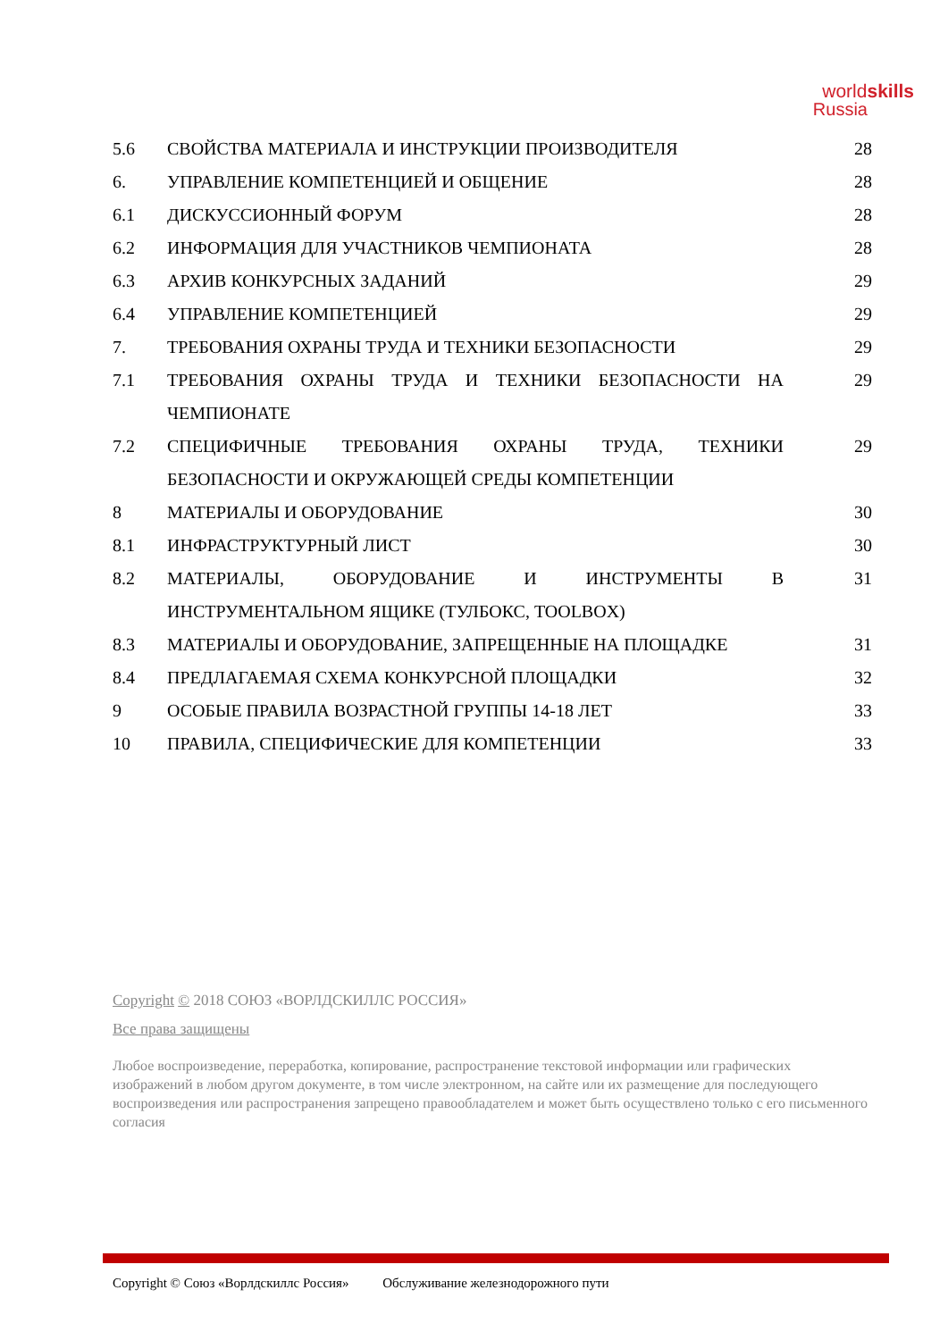worldskills
Russia
5.6 СВОЙСТВА МАТЕРИАЛА И ИНСТРУКЦИИ ПРОИЗВОДИТЕЛЯ 28
6. УПРАВЛЕНИЕ КОМПЕТЕНЦИЕЙ И ОБЩЕНИЕ 28
6.1 ДИСКУССИОННЫЙ ФОРУМ 28
6.2 ИНФОРМАЦИЯ ДЛЯ УЧАСТНИКОВ ЧЕМПИОНАТА 28
6.3 АРХИВ КОНКУРСНЫХ ЗАДАНИЙ 29
6.4 УПРАВЛЕНИЕ КОМПЕТЕНЦИЕЙ 29
7. ТРЕБОВАНИЯ ОХРАНЫ ТРУДА И ТЕХНИКИ БЕЗОПАСНОСТИ 29
7.1 ТРЕБОВАНИЯ ОХРАНЫ ТРУДА И ТЕХНИКИ БЕЗОПАСНОСТИ НА ЧЕМПИОНАТЕ 29
7.2 СПЕЦИФИЧНЫЕ ТРЕБОВАНИЯ ОХРАНЫ ТРУДА, ТЕХНИКИ БЕЗОПАСНОСТИ И ОКРУЖАЮЩЕЙ СРЕДЫ КОМПЕТЕНЦИИ 29
8 МАТЕРИАЛЫ И ОБОРУДОВАНИЕ 30
8.1 ИНФРАСТРУКТУРНЫЙ ЛИСТ 30
8.2 МАТЕРИАЛЫ, ОБОРУДОВАНИЕ И ИНСТРУМЕНТЫ В ИНСТРУМЕНТАЛЬНОМ ЯЩИКЕ (ТУЛБОКС, TOOLBOX) 31
8.3 МАТЕРИАЛЫ И ОБОРУДОВАНИЕ, ЗАПРЕЩЕННЫЕ НА ПЛОЩАДКЕ 31
8.4 ПРЕДЛАГАЕМАЯ СХЕМА КОНКУРСНОЙ ПЛОЩАДКИ 32
9 ОСОБЫЕ ПРАВИЛА ВОЗРАСТНОЙ ГРУППЫ 14-18 ЛЕТ 33
10 ПРАВИЛА, СПЕЦИФИЧЕСКИЕ ДЛЯ КОМПЕТЕНЦИИ 33
Copyright © 2018 СОЮЗ «ВОРЛДСКИЛЛС РОССИЯ»
Все права защищены
Любое воспроизведение, переработка, копирование, распространение текстовой информации или графических изображений в любом другом документе, в том числе электронном, на сайте или их размещение для последующего воспроизведения или распространения запрещено правообладателем и может быть осуществлено только с его письменного согласия
Copyright © Союз «Ворлдскиллс Россия» Обслуживание железнодорожного пути